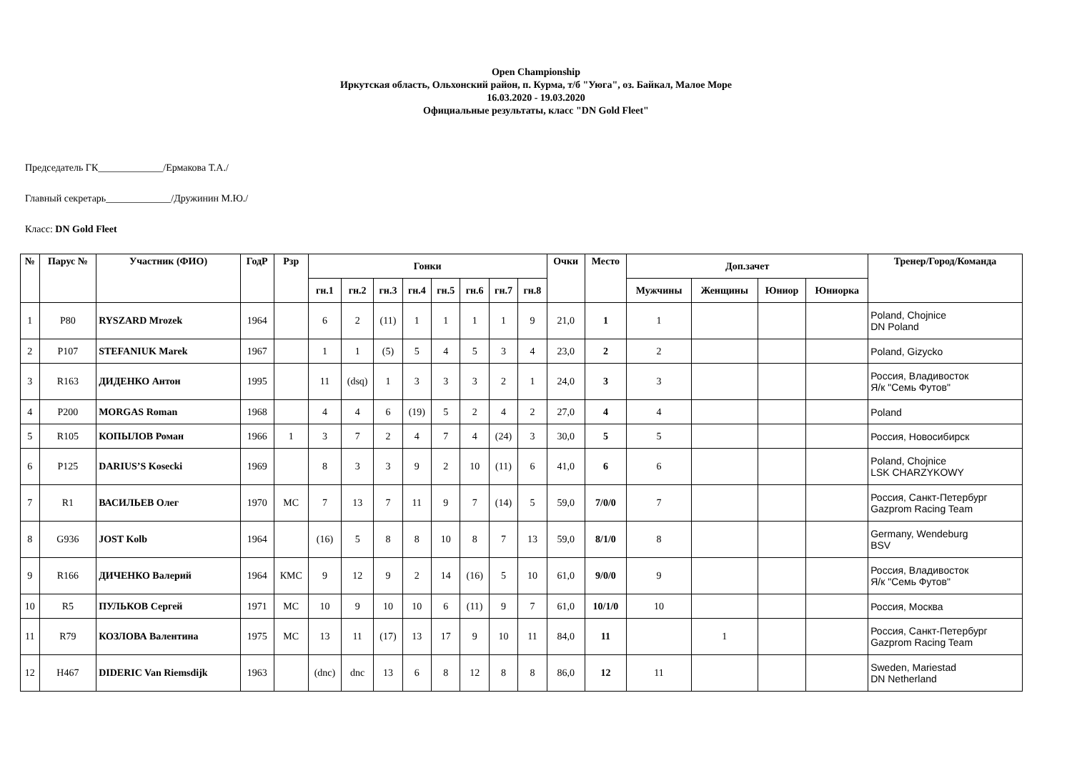Open Championship
Иркутская область, Ольхонский район, п. Курма, т/б "Уюга", оз. Байкал, Малое Море
16.03.2020 - 19.03.2020
Официальные результаты, класс "DN Gold Fleet"
Председатель ГК_____________/Ермакова Т.А./
Главный секретарь_____________/Дружинин М.Ю./
Класс: DN Gold Fleet
| № | Парус № | Участник (ФИО) | ГодР | Рзр | Гонки | | | | | | | | Очки | Место | Доп.зачет | | | | Тренер/Город/Команда |
| --- | --- | --- | --- | --- | --- | --- | --- | --- | --- | --- | --- | --- | --- | --- | --- | --- | --- | --- | --- |
| | | | | | гн.1 | гн.2 | гн.3 | гн.4 | гн.5 | гн.6 | гн.7 | гн.8 | | | Мужчины | Женщины | Юниор | Юниорка | |
| 1 | P80 | RYSZARD Mrozek | 1964 | | 6 | 2 | (11) | 1 | 1 | 1 | 1 | 9 | 21,0 | 1 | 1 | | | | Poland, Chojnice DN Poland |
| 2 | P107 | STEFANIUK Marek | 1967 | | 1 | 1 | (5) | 5 | 4 | 5 | 3 | 4 | 23,0 | 2 | 2 | | | | Poland, Gizycko |
| 3 | R163 | ДИДЕНКО Антон | 1995 | | 11 | (dsq) | 1 | 3 | 3 | 3 | 2 | 1 | 24,0 | 3 | 3 | | | | Россия, Владивосток Я/к "Семь Футов" |
| 4 | P200 | MORGAS Roman | 1968 | | 4 | 4 | 6 | (19) | 5 | 2 | 4 | 2 | 27,0 | 4 | 4 | | | | Poland |
| 5 | R105 | КОПЫЛОВ Роман | 1966 | 1 | 3 | 7 | 2 | 4 | 7 | 4 | (24) | 3 | 30,0 | 5 | 5 | | | | Россия, Новосибирск |
| 6 | P125 | DARIUS’S Kosecki | 1969 | | 8 | 3 | 3 | 9 | 2 | 10 | (11) | 6 | 41,0 | 6 | 6 | | | | Poland, Chojnice LSK CHARZYKOWY |
| 7 | R1 | ВАСИЛЬЕВ Олег | 1970 | МС | 7 | 13 | 7 | 11 | 9 | 7 | (14) | 5 | 59,0 | 7/0/0 | 7 | | | | Россия, Санкт-Петербург Gazprom Racing Team |
| 8 | G936 | JOST Kolb | 1964 | | (16) | 5 | 8 | 8 | 10 | 8 | 7 | 13 | 59,0 | 8/1/0 | 8 | | | | Germany, Wendeburg BSV |
| 9 | R166 | ДИЧЕНКО Валерий | 1964 | КМС | 9 | 12 | 9 | 2 | 14 | (16) | 5 | 10 | 61,0 | 9/0/0 | 9 | | | | Россия, Владивосток Я/к "Семь Футов" |
| 10 | R5 | ПУЛЬКОВ Сергей | 1971 | МС | 10 | 9 | 10 | 10 | 6 | (11) | 9 | 7 | 61,0 | 10/1/0 | 10 | | | | Россия, Москва |
| 11 | R79 | КОЗЛОВА Валентина | 1975 | МС | 13 | 11 | (17) | 13 | 17 | 9 | 10 | 11 | 84,0 | 11 | | 1 | | | Россия, Санкт-Петербург Gazprom Racing Team |
| 12 | H467 | DIDERIC Van Riemsdijk | 1963 | | (dnc) | dnc | 13 | 6 | 8 | 12 | 8 | 8 | 86,0 | 12 | 11 | | | | Sweden, Mariestad DN Netherland |